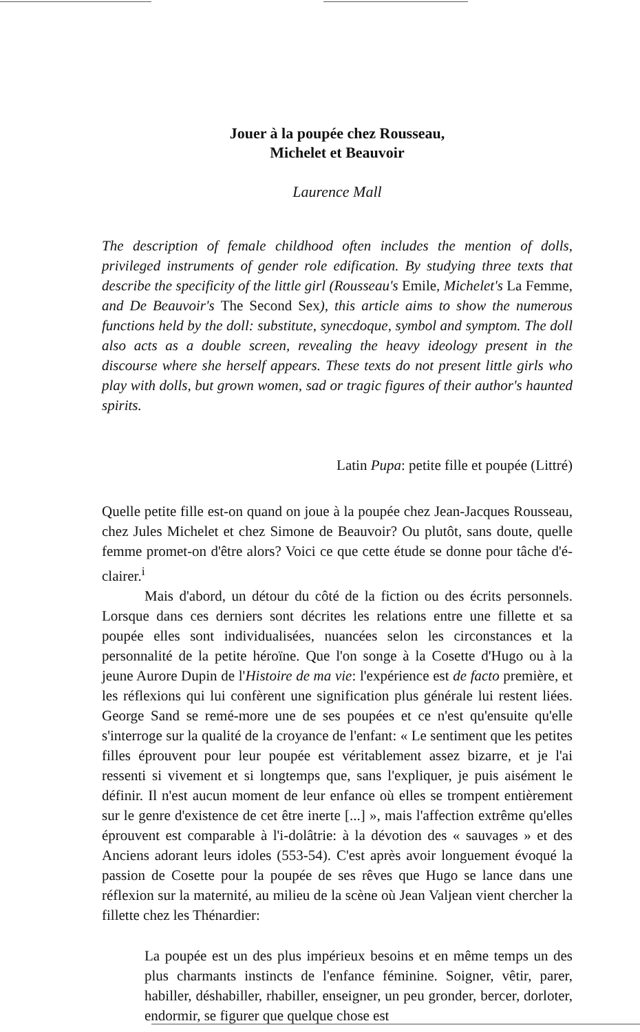Jouer à la poupée chez Rousseau,
Michelet et Beauvoir
Laurence Mall
The description of female childhood often includes the mention of dolls, privileged instruments of gender role edification. By studying three texts that describe the specificity of the little girl (Rousseau's Emile, Michelet's La Femme, and De Beauvoir's The Second Sex), this article aims to show the numerous functions held by the doll: substitute, synecdoque, symbol and symptom. The doll also acts as a double screen, revealing the heavy ideology present in the discourse where she herself appears. These texts do not present little girls who play with dolls, but grown women, sad or tragic figures of their author's haunted spirits.
Latin Pupa: petite fille et poupée (Littré)
Quelle petite fille est-on quand on joue à la poupée chez Jean-Jacques Rousseau, chez Jules Michelet et chez Simone de Beauvoir? Ou plutôt, sans doute, quelle femme promet-on d'être alors? Voici ce que cette étude se donne pour tâche d'é-clairer.<sup>i</sup>
Mais d'abord, un détour du côté de la fiction ou des écrits personnels. Lorsque dans ces derniers sont décrites les relations entre une fillette et sa poupée elles sont individualisées, nuancées selon les circonstances et la personnalité de la petite héroïne. Que l'on songe à la Cosette d'Hugo ou à la jeune Aurore Dupin de l'Histoire de ma vie: l'expérience est de facto première, et les réflexions qui lui confèrent une signification plus générale lui restent liées. George Sand se remé-more une de ses poupées et ce n'est qu'ensuite qu'elle s'interroge sur la qualité de la croyance de l'enfant: « Le sentiment que les petites filles éprouvent pour leur poupée est véritablement assez bizarre, et je l'ai ressenti si vivement et si longtemps que, sans l'expliquer, je puis aisément le définir. Il n'est aucun moment de leur enfance où elles se trompent entièrement sur le genre d'existence de cet être inerte [...] », mais l'affection extrême qu'elles éprouvent est comparable à l'i-dolâtrie: à la dévotion des « sauvages » et des Anciens adorant leurs idoles (553-54). C'est après avoir longuement évoqué la passion de Cosette pour la poupée de ses rêves que Hugo se lance dans une réflexion sur la maternité, au milieu de la scène où Jean Valjean vient chercher la fillette chez les Thénardier:
La poupée est un des plus impérieux besoins et en même temps un des plus charmants instincts de l'enfance féminine. Soigner, vêtir, parer, habiller, déshabiller, rhabiller, enseigner, un peu gronder, bercer, dorloter, endormir, se figurer que quelque chose est